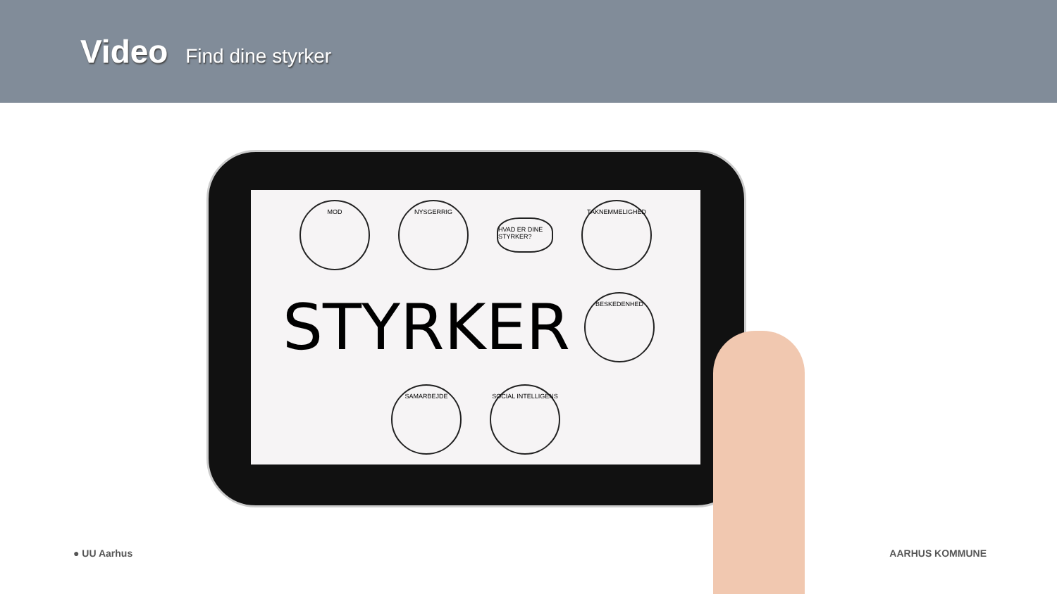Video Find dine styrker
MOD
NYSGERRIG
HVAD ER DINE STYRKER?
TAKNEMMELIGHED
STYRKER
BESKEDENHED
SAMARBEJDE
SOCIAL INTELLIGENS
● UU Aarhus AARHUS KOMMUNE